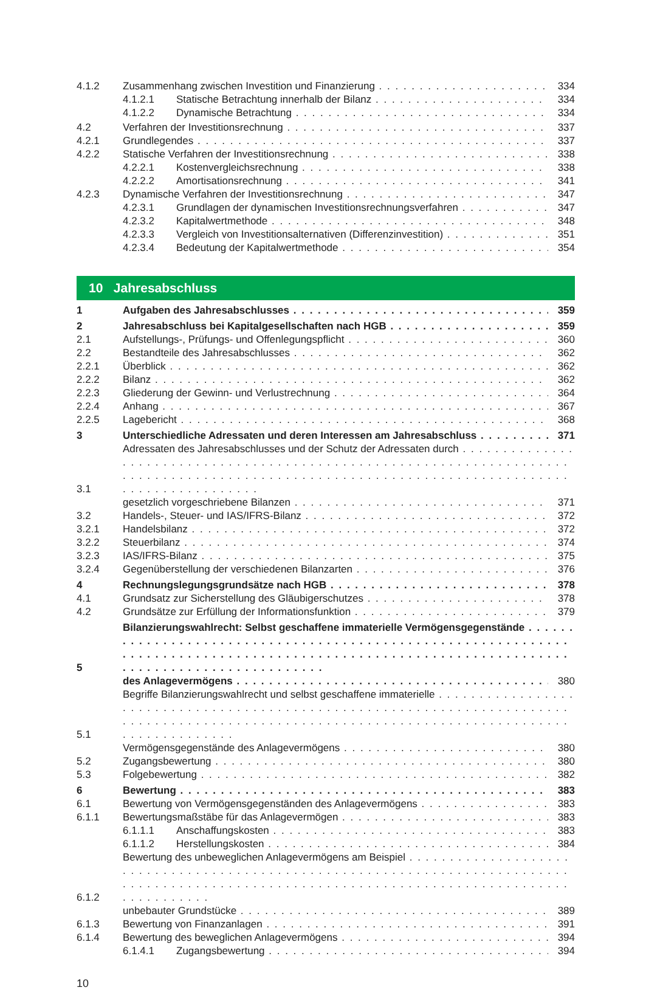4.1.2 Zusammenhang zwischen Investition und Finanzierung 334
4.1.2.1 Statische Betrachtung innerhalb der Bilanz 334
4.1.2.2 Dynamische Betrachtung 334
4.2 Verfahren der Investitionsrechnung 337
4.2.1 Grundlegendes 337
4.2.2 Statische Verfahren der Investitionsrechnung 338
4.2.2.1 Kostenvergleichsrechnung 338
4.2.2.2 Amortisationsrechnung 341
4.2.3 Dynamische Verfahren der Investitionsrechnung 347
4.2.3.1 Grundlagen der dynamischen Investitionsrechnungsverfahren 347
4.2.3.2 Kapitalwertmethode 348
4.2.3.3 Vergleich von Investitionsalternativen (Differenzinvestition) 351
4.2.3.4 Bedeutung der Kapitalwertmethode 354
10 Jahresabschluss
1 Aufgaben des Jahresabschlusses 359
2 Jahresabschluss bei Kapitalgesellschaften nach HGB 359
2.1 Aufstellungs-, Prüfungs- und Offenlegungspflicht 360
2.2 Bestandteile des Jahresabschlusses 362
2.2.1 Überblick 362
2.2.2 Bilanz 362
2.2.3 Gliederung der Gewinn- und Verlustrechnung 364
2.2.4 Anhang 367
2.2.5 Lagebericht 368
3 Unterschiedliche Adressaten und deren Interessen am Jahresabschluss 371
3.1 Adressaten des Jahresabschlusses und der Schutz der Adressaten durch
gesetzlich vorgeschriebene Bilanzen 371
3.2 Handels-, Steuer- und IAS/IFRS-Bilanz 372
3.2.1 Handelsbilanz 372
3.2.2 Steuerbilanz 374
3.2.3 IAS/IFRS-Bilanz 375
3.2.4 Gegenüberstellung der verschiedenen Bilanzarten 376
4 Rechnungslegungsgrundsätze nach HGB 378
4.1 Grundsatz zur Sicherstellung des Gläubigerschutzes 378
4.2 Grundsätze zur Erfüllung der Informationsfunktion 379
5 Bilanzierungswahlrecht: Selbst geschaffene immaterielle Vermögensgegenstände
des Anlagevermögens 380
5.1 Begriffe Bilanzierungswahlrecht und selbst geschaffene immaterielle
Vermögensgegenstände des Anlagevermögens 380
5.2 Zugangsbewertung 380
5.3 Folgebewertung 382
6 Bewertung 383
6.1 Bewertung von Vermögensgegenständen des Anlagevermögens 383
6.1.1 Bewertungsmaßstäbe für das Anlagevermögen 383
6.1.1.1 Anschaffungskosten 383
6.1.1.2 Herstellungskosten 384
6.1.2 Bewertung des unbeweglichen Anlagevermögens am Beispiel
unbebauter Grundstücke 389
6.1.3 Bewertung von Finanzanlagen 391
6.1.4 Bewertung des beweglichen Anlagevermögens 394
6.1.4.1 Zugangsbewertung 394
10